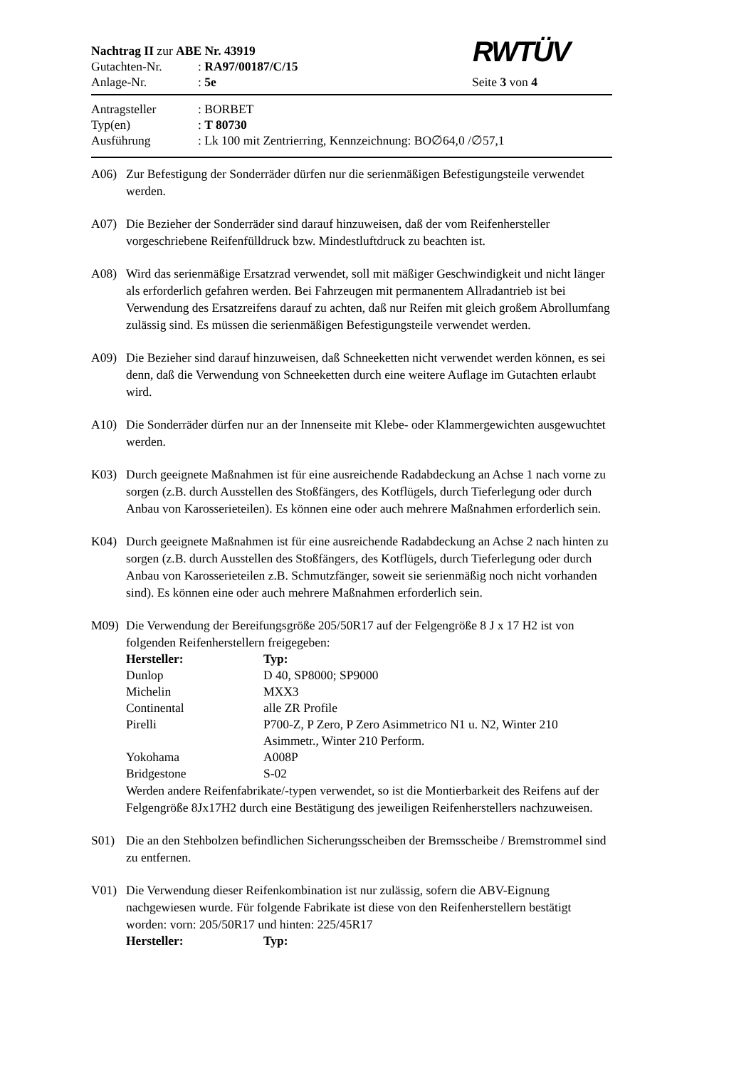RWTÜV
Nachtrag II zur ABE Nr. 43919
Gutachten-Nr.: RA97/00187/C/15
Anlage-Nr.: 5e Seite 3 von 4
Antragsteller: BORBET
Typ(en): T 80730
Ausführung: Lk 100 mit Zentrierring, Kennzeichnung: BO∅64,0 /∅57,1
A06) Zur Befestigung der Sonderräder dürfen nur die serienmäßigen Befestigungsteile verwendet werden.
A07) Die Bezieher der Sonderräder sind darauf hinzuweisen, daß der vom Reifenhersteller vorgeschriebene Reifenfülldruck bzw. Mindestluftdruck zu beachten ist.
A08) Wird das serienmäßige Ersatzrad verwendet, soll mit mäßiger Geschwindigkeit und nicht länger als erforderlich gefahren werden. Bei Fahrzeugen mit permanentem Allradantrieb ist bei Verwendung des Ersatzreifens darauf zu achten, daß nur Reifen mit gleich großem Abrollumfang zulässig sind. Es müssen die serienmäßigen Befestigungsteile verwendet werden.
A09) Die Bezieher sind darauf hinzuweisen, daß Schneeketten nicht verwendet werden können, es sei denn, daß die Verwendung von Schneeketten durch eine weitere Auflage im Gutachten erlaubt wird.
A10) Die Sonderräder dürfen nur an der Innenseite mit Klebe- oder Klammergewichten ausgewuchtet werden.
K03) Durch geeignete Maßnahmen ist für eine ausreichende Radabdeckung an Achse 1 nach vorne zu sorgen (z.B. durch Ausstellen des Stoßfängers, des Kotflügels, durch Tieferlegung oder durch Anbau von Karosserieteilen). Es können eine oder auch mehrere Maßnahmen erforderlich sein.
K04) Durch geeignete Maßnahmen ist für eine ausreichende Radabdeckung an Achse 2 nach hinten zu sorgen (z.B. durch Ausstellen des Stoßfängers, des Kotflügels, durch Tieferlegung oder durch Anbau von Karosserieteilen z.B. Schmutzfänger, soweit sie serienmäßig noch nicht vorhanden sind). Es können eine oder auch mehrere Maßnahmen erforderlich sein.
M09) Die Verwendung der Bereifungsgröße 205/50R17 auf der Felgengröße 8 J x 17 H2 ist von folgenden Reifenherstellern freigegeben:
| Hersteller: | Typ: |
| --- | --- |
| Dunlop | D 40, SP8000; SP9000 |
| Michelin | MXX3 |
| Continental | alle ZR Profile |
| Pirelli | P700-Z, P Zero, P Zero Asimmetrico N1 u. N2, Winter 210 Asimmetr., Winter 210 Perform. |
| Yokohama | A008P |
| Bridgestone | S-02 |
Werden andere Reifenfabrikate/-typen verwendet, so ist die Montierbarkeit des Reifens auf der Felgengröße 8Jx17H2 durch eine Bestätigung des jeweiligen Reifenherstellers nachzuweisen.
S01) Die an den Stehbolzen befindlichen Sicherungsscheiben der Bremsscheibe / Bremstrommel sind zu entfernen.
V01) Die Verwendung dieser Reifenkombination ist nur zulässig, sofern die ABV-Eignung nachgewiesen wurde. Für folgende Fabrikate ist diese von den Reifenherstellern bestätigt worden: vorn: 205/50R17 und hinten: 225/45R17
| Hersteller: | Typ: |
| --- | --- |